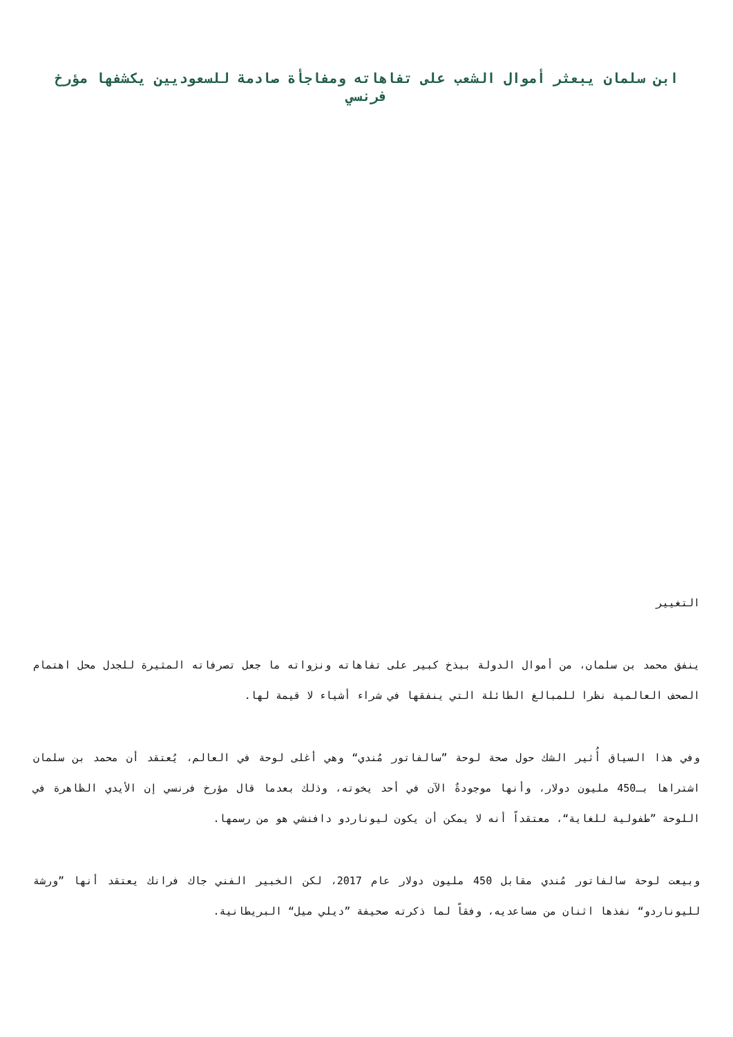ابن سلمان يبعثر أموال الشعب على تفاهاته ومفاجأة صادمة للسعوديين يكشفها مؤرخ فرنسي
التغيير
ينفق محمد بن سلمان، من أموال الدولة ببذخ كبير على تفاهاته ونزواته ما جعل تصرفاته المثيرة للجدل محل اهتمام الصحف العالمية نظرا للمبالغ الطائلة التي ينفقها في شراء أشياء لا قيمة لها.
وفي هذا السياق أُثير الشك حول صحة لوحة ”سالفاتور مُندي“ وهي أغلى لوحة في العالم، يُعتقد أن محمد بن سلمان اشتراها بـ450 مليون دولار، وأنها موجودةٌ الآن في أحد يخوته، وذلك بعدما قال مؤرخ فرنسي إن الأيدي الظاهرة في اللوحة ”طفولية للغاية“، معتقداً أنه لا يمكن أن يكون ليوناردو دافنشي هو من رسمها.
وبيعت لوحة سالفاتور مُندي مقابل 450 مليون دولار عام 2017، لكن الخبير الفني جاك فرانك يعتقد أنها ”ورشة لليوناردو“ نفذها اثنان من مساعديه، وفقاً لما ذكرته صحيفة ”ديلي ميل“ البريطانية.